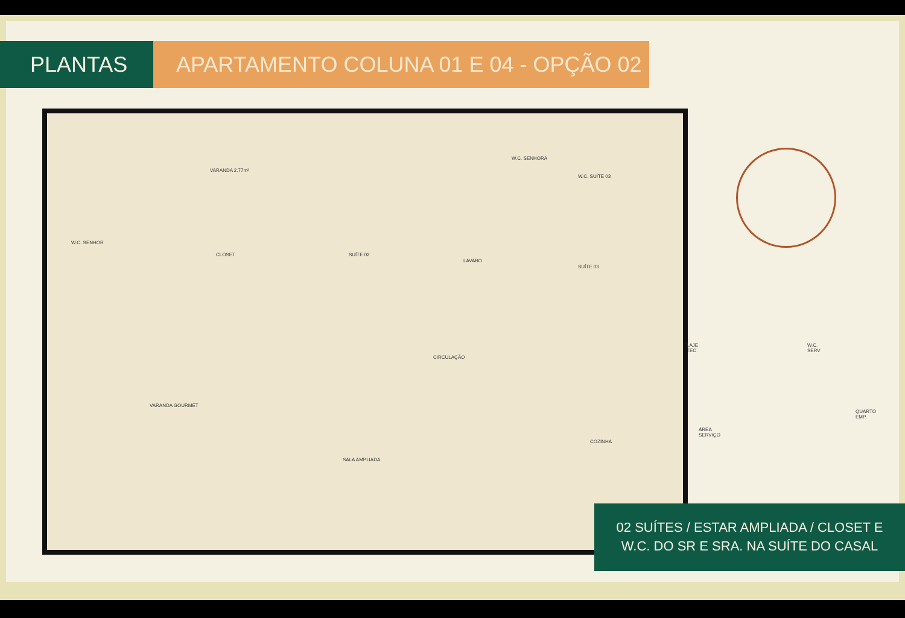PLANTAS APARTAMENTO COLUNA 01 E 04 - OPÇÃO 02
VARANDA 2.77m²
W.C. SENHOR
CLOSET SUÍTE 02
LAVABO
W.C. SENHORA
W.C. SUÍTE 03
SUÍTE 03
CIRCULAÇÃO
LAJE TEC W.C. SERV
VARANDA GOURMET
SALA AMPLIADA
COZINHA
ÁREA SERVIÇO
QUARTO EMP.
02 SUÍTES / ESTAR AMPLIADA / CLOSET E
W.C. DO SR E SRA. NA SUÍTE DO CASAL